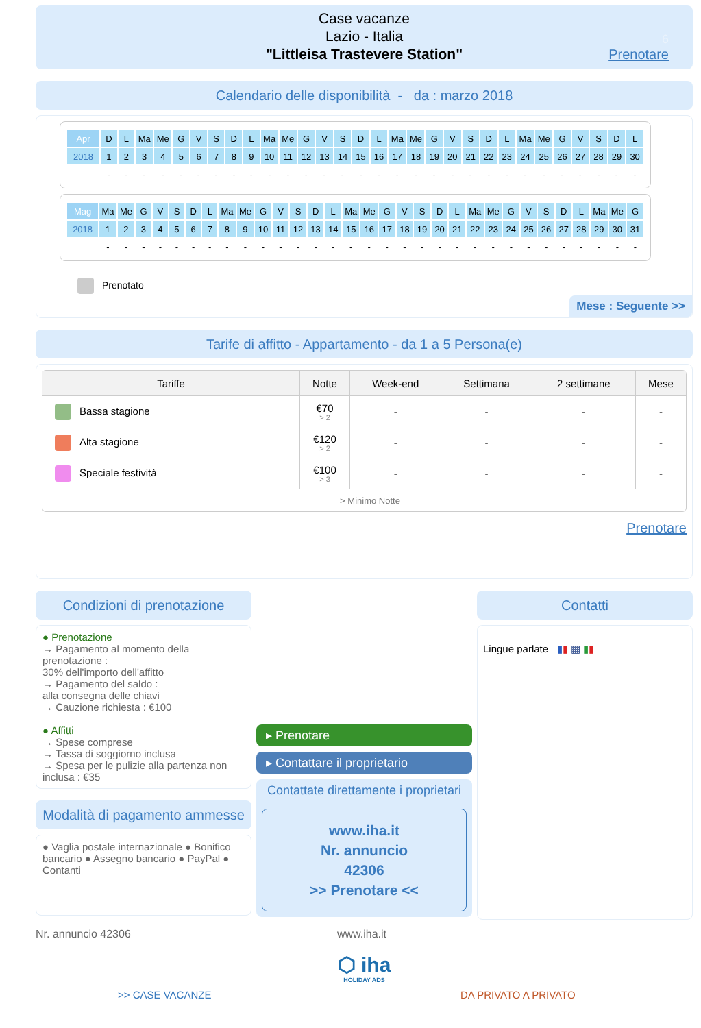Case vacanze
Lazio - Italia
"Littleisa Trastevere Station"
6
Prenotare
Calendario delle disponibilità - da : marzo 2018
| Apr | D | L | Ma | Me | G | V | S | D | L | Ma | Me | G | V | S | D | L | Ma | Me | G | V | S | D | L | Ma | Me | G | V | S | D | L |
| 2018 | 1 | 2 | 3 | 4 | 5 | 6 | 7 | 8 | 9 | 10 | 11 | 12 | 13 | 14 | 15 | 16 | 17 | 18 | 19 | 20 | 21 | 22 | 23 | 24 | 25 | 26 | 27 | 28 | 29 | 30 |
| | - | - | - | - | - | - | - | - | - | - | - | - | - | - | - | - | - | - | - | - | - | - | - | - | - | - | - | - | - | - |
| Mag | Ma | Me | G | V | S | D | L | Ma | Me | G | V | S | D | L | Ma | Me | G | V | S | D | L | Ma | Me | G | V | S | D | L | Ma | Me | G |
| 2018 | 1 | 2 | 3 | 4 | 5 | 6 | 7 | 8 | 9 | 10 | 11 | 12 | 13 | 14 | 15 | 16 | 17 | 18 | 19 | 20 | 21 | 22 | 23 | 24 | 25 | 26 | 27 | 28 | 29 | 30 | 31 |
| | - | - | - | - | - | - | - | - | - | - | - | - | - | - | - | - | - | - | - | - | - | - | - | - | - | - | - | - | - | - | - |
Prenotato
Mese : Seguente >>
Tarife di affitto - Appartamento - da 1 a 5 Persona(e)
| Tariffe | Notte | Week-end | Settimana | 2 settimane | Mese |
| --- | --- | --- | --- | --- | --- |
| Bassa stagione | €70 > 2 | - | - | - | - |
| Alta stagione | €120 > 2 | - | - | - | - |
| Speciale festività | €100 > 3 | - | - | - | - |
| > Minimo Notte | | | | | |
Prenotare
Condizioni di prenotazione
● Prenotazione
→ Pagamento al momento della prenotazione :
30% dell'importo dell'affitto
→ Pagamento del saldo :
alla consegna delle chiavi
→ Cauzione richiesta : €100
● Affitti
→ Spese comprese
→ Tassa di soggiorno inclusa
→ Spesa per le pulizie alla partenza non inclusa : €35
Modalità di pagamento ammesse
● Vaglia postale internazionale ● Bonifico bancario ● Assegno bancario ● PayPal ● Contanti
▸ Prenotare
▸ Contattare il proprietario
Contattate direttamente i proprietari
www.iha.it
Nr. annuncio
42306
>> Prenotare <<
Contatti
Lingue parlate ▮▮ ▩ ▮▮
Nr. annuncio 42306 www.iha.it
⬡ iha
HOLIDAY ADS
>> CASE VACANZE DA PRIVATO A PRIVATO